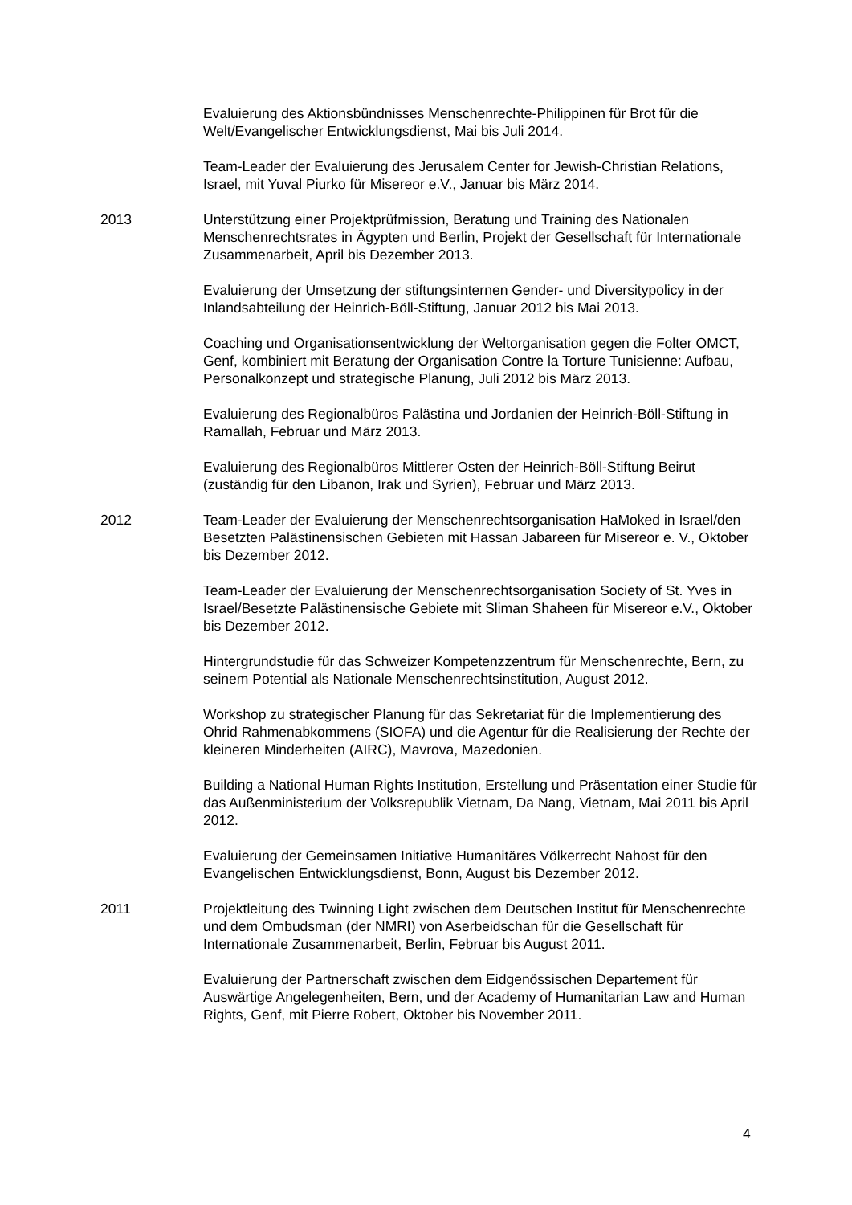Evaluierung des Aktionsbündnisses Menschenrechte-Philippinen für Brot für die Welt/Evangelischer Entwicklungsdienst, Mai bis Juli 2014.
Team-Leader der Evaluierung des Jerusalem Center for Jewish-Christian Relations, Israel, mit Yuval Piurko für Misereor e.V., Januar bis März 2014.
2013 Unterstützung einer Projektprüfmission, Beratung und Training des Nationalen Menschenrechtsrates in Ägypten und Berlin, Projekt der Gesellschaft für Internationale Zusammenarbeit, April bis Dezember 2013.
Evaluierung der Umsetzung der stiftungsinternen Gender- und Diversitypolicy in der Inlandsabteilung der Heinrich-Böll-Stiftung, Januar 2012 bis Mai 2013.
Coaching und Organisationsentwicklung der Weltorganisation gegen die Folter OMCT, Genf, kombiniert mit Beratung der Organisation Contre la Torture Tunisienne: Aufbau, Personalkonzept und strategische Planung, Juli 2012 bis März 2013.
Evaluierung des Regionalbüros Palästina und Jordanien der Heinrich-Böll-Stiftung in Ramallah, Februar und März 2013.
Evaluierung des Regionalbüros Mittlerer Osten der Heinrich-Böll-Stiftung Beirut (zuständig für den Libanon, Irak und Syrien), Februar und März 2013.
2012 Team-Leader der Evaluierung der Menschenrechtsorganisation HaMoked in Israel/den Besetzten Palästinensischen Gebieten mit Hassan Jabareen für Misereor e. V., Oktober bis Dezember 2012.
Team-Leader der Evaluierung der Menschenrechtsorganisation Society of St. Yves in Israel/Besetzte Palästinensische Gebiete mit Sliman Shaheen für Misereor e.V., Oktober bis Dezember 2012.
Hintergrundstudie für das Schweizer Kompetenzzentrum für Menschenrechte, Bern, zu seinem Potential als Nationale Menschenrechtsinstitution, August 2012.
Workshop zu strategischer Planung für das Sekretariat für die Implementierung des Ohrid Rahmenabkommens (SIOFA) und die Agentur für die Realisierung der Rechte der kleineren Minderheiten (AIRC), Mavrova, Mazedonien.
Building a National Human Rights Institution, Erstellung und Präsentation einer Studie für das Außenministerium der Volksrepublik Vietnam, Da Nang, Vietnam, Mai 2011 bis April 2012.
Evaluierung der Gemeinsamen Initiative Humanitäres Völkerrecht Nahost für den Evangelischen Entwicklungsdienst, Bonn, August bis Dezember 2012.
2011 Projektleitung des Twinning Light zwischen dem Deutschen Institut für Menschenrechte und dem Ombudsman (der NMRI) von Aserbeidschan für die Gesellschaft für Internationale Zusammenarbeit, Berlin, Februar bis August 2011.
Evaluierung der Partnerschaft zwischen dem Eidgenössischen Departement für Auswärtige Angelegenheiten, Bern, und der Academy of Humanitarian Law and Human Rights, Genf, mit Pierre Robert, Oktober bis November 2011.
4